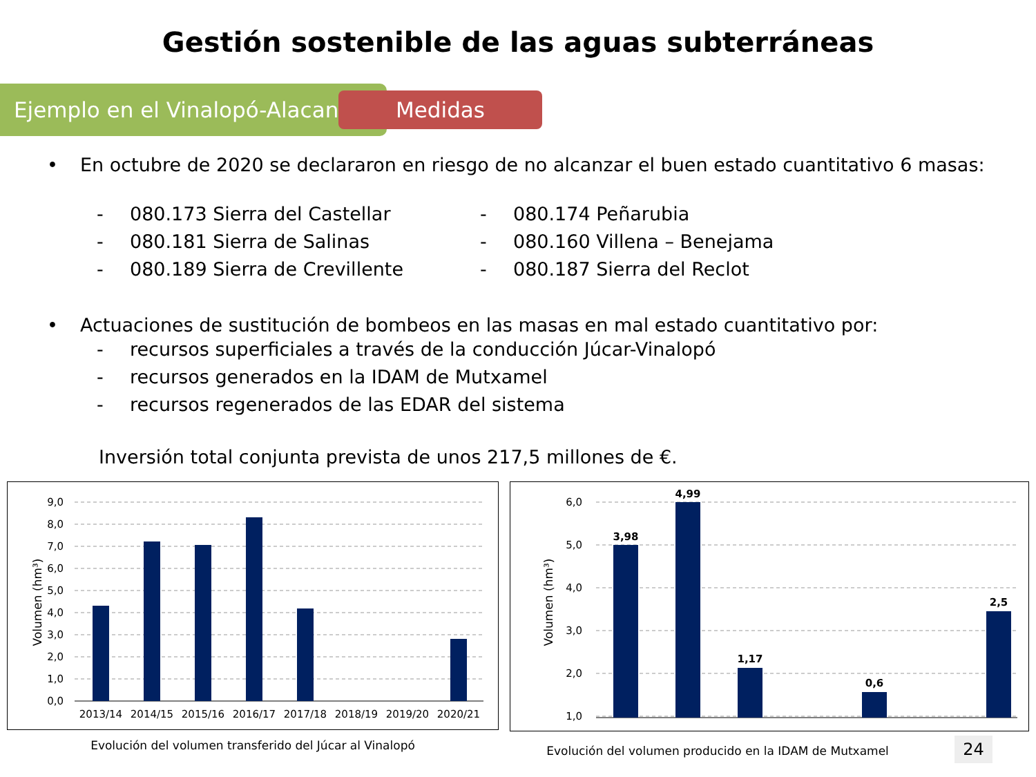Gestión sostenible de las aguas subterráneas
Ejemplo en el Vinalopó-Alacantí
Medidas
• En octubre de 2020 se declararon en riesgo de no alcanzar el buen estado cuantitativo 6 masas:
- 080.173 Sierra del Castellar
- 080.181 Sierra de Salinas
- 080.189 Sierra de Crevillente
- 080.174 Peñarubia
- 080.160 Villena – Benejama
- 080.187 Sierra del Reclot
• Actuaciones de sustitución de bombeos en las masas en mal estado cuantitativo por:
- recursos superficiales a través de la conducción Júcar-Vinalopó
- recursos generados en la IDAM de Mutxamel
- recursos regenerados de las EDAR del sistema
Inversión total conjunta prevista de unos 217,5 millones de €.
9,0
8,0
7,0
6,0
5,0
4,0
3,0
2,0
1,0
0,0
2013/14
2014/15
2015/16
2016/17
2017/18
2018/19
2019/20
2020/21
Volumen (hm³)
Evolución del volumen transferido del Júcar al Vinalopó
6,0
5,0
4,0
3,0
2,0
1,0
3,98
4,99
1,17
0,6
2,5
Volumen (hm³)
Evolución del volumen producido en la IDAM de Mutxamel 24